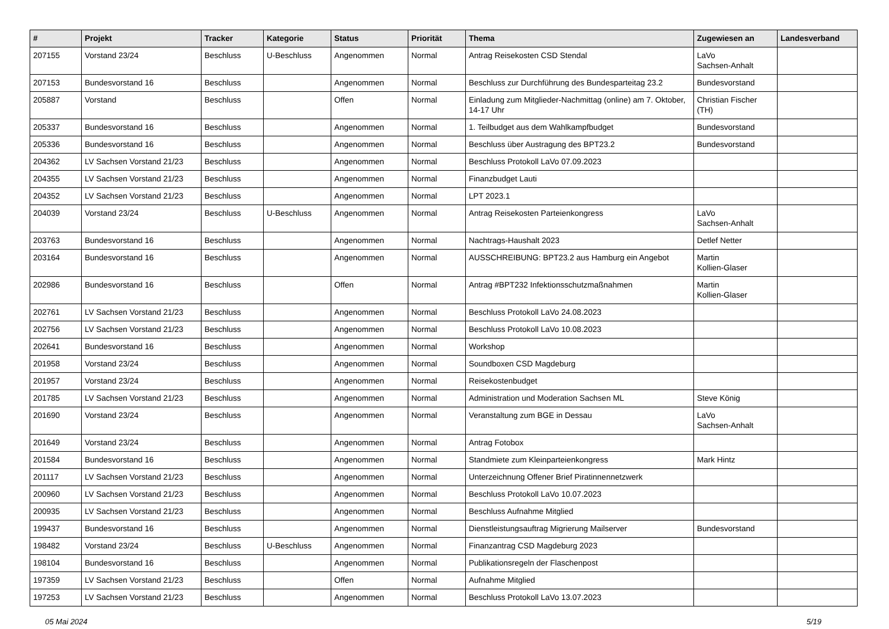| # | Projekt | Tracker | Kategorie | Status | Priorität | Thema | Zugewiesen an | Landesverband |
| --- | --- | --- | --- | --- | --- | --- | --- | --- |
| 207155 | Vorstand 23/24 | Beschluss | U-Beschluss | Angenommen | Normal | Antrag Reisekosten CSD Stendal | LaVo Sachsen-Anhalt | |
| 207153 | Bundesvorstand 16 | Beschluss | | Angenommen | Normal | Beschluss zur Durchführung des Bundesparteitag 23.2 | Bundesvorstand | |
| 205887 | Vorstand | Beschluss | | Offen | Normal | Einladung zum Mitglieder-Nachmittag (online) am 7. Oktober, 14-17 Uhr | Christian Fischer (TH) | |
| 205337 | Bundesvorstand 16 | Beschluss | | Angenommen | Normal | 1. Teilbudget aus dem Wahlkampfbudget | Bundesvorstand | |
| 205336 | Bundesvorstand 16 | Beschluss | | Angenommen | Normal | Beschluss über Austragung des BPT23.2 | Bundesvorstand | |
| 204362 | LV Sachsen Vorstand 21/23 | Beschluss | | Angenommen | Normal | Beschluss Protokoll LaVo 07.09.2023 | | |
| 204355 | LV Sachsen Vorstand 21/23 | Beschluss | | Angenommen | Normal | Finanzbudget Lauti | | |
| 204352 | LV Sachsen Vorstand 21/23 | Beschluss | | Angenommen | Normal | LPT 2023.1 | | |
| 204039 | Vorstand 23/24 | Beschluss | U-Beschluss | Angenommen | Normal | Antrag Reisekosten Parteienkongress | LaVo Sachsen-Anhalt | |
| 203763 | Bundesvorstand 16 | Beschluss | | Angenommen | Normal | Nachtrags-Haushalt 2023 | Detlef Netter | |
| 203164 | Bundesvorstand 16 | Beschluss | | Angenommen | Normal | AUSSCHREIBUNG: BPT23.2 aus Hamburg ein Angebot | Martin Kollien-Glaser | |
| 202986 | Bundesvorstand 16 | Beschluss | | Offen | Normal | Antrag #BPT232 Infektionsschutzmaßnahmen | Martin Kollien-Glaser | |
| 202761 | LV Sachsen Vorstand 21/23 | Beschluss | | Angenommen | Normal | Beschluss Protokoll LaVo 24.08.2023 | | |
| 202756 | LV Sachsen Vorstand 21/23 | Beschluss | | Angenommen | Normal | Beschluss Protokoll LaVo 10.08.2023 | | |
| 202641 | Bundesvorstand 16 | Beschluss | | Angenommen | Normal | Workshop | | |
| 201958 | Vorstand 23/24 | Beschluss | | Angenommen | Normal | Soundboxen CSD Magdeburg | | |
| 201957 | Vorstand 23/24 | Beschluss | | Angenommen | Normal | Reisekostenbudget | | |
| 201785 | LV Sachsen Vorstand 21/23 | Beschluss | | Angenommen | Normal | Administration und Moderation Sachsen ML | Steve König | |
| 201690 | Vorstand 23/24 | Beschluss | | Angenommen | Normal | Veranstaltung zum BGE in Dessau | LaVo Sachsen-Anhalt | |
| 201649 | Vorstand 23/24 | Beschluss | | Angenommen | Normal | Antrag Fotobox | | |
| 201584 | Bundesvorstand 16 | Beschluss | | Angenommen | Normal | Standmiete zum Kleinparteienkongress | Mark Hintz | |
| 201117 | LV Sachsen Vorstand 21/23 | Beschluss | | Angenommen | Normal | Unterzeichnung Offener Brief Piratinnennetzwerk | | |
| 200960 | LV Sachsen Vorstand 21/23 | Beschluss | | Angenommen | Normal | Beschluss Protokoll LaVo 10.07.2023 | | |
| 200935 | LV Sachsen Vorstand 21/23 | Beschluss | | Angenommen | Normal | Beschluss Aufnahme Mitglied | | |
| 199437 | Bundesvorstand 16 | Beschluss | | Angenommen | Normal | Dienstleistungsauftrag Migrierung Mailserver | Bundesvorstand | |
| 198482 | Vorstand 23/24 | Beschluss | U-Beschluss | Angenommen | Normal | Finanzantrag CSD Magdeburg 2023 | | |
| 198104 | Bundesvorstand 16 | Beschluss | | Angenommen | Normal | Publikationsregeln der Flaschenpost | | |
| 197359 | LV Sachsen Vorstand 21/23 | Beschluss | | Offen | Normal | Aufnahme Mitglied | | |
| 197253 | LV Sachsen Vorstand 21/23 | Beschluss | | Angenommen | Normal | Beschluss Protokoll LaVo 13.07.2023 | | |
05 Mai 2024 5/19